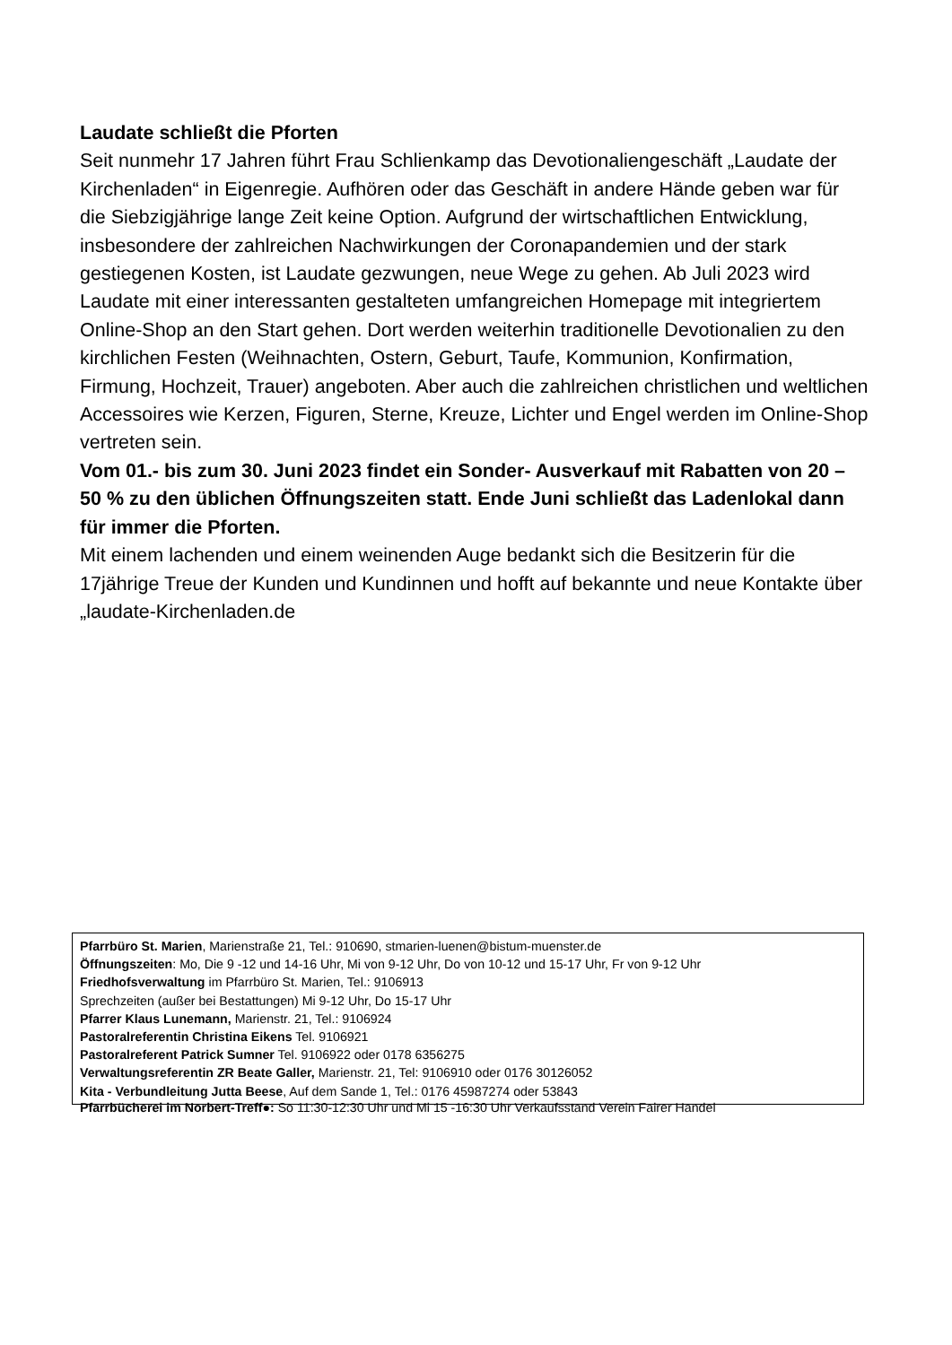Laudate schließt die Pforten
Seit nunmehr 17 Jahren führt Frau Schlienkamp das Devotionaliengeschäft „Laudate der Kirchenladen“ in Eigenregie. Aufhören oder das Geschäft in andere Hände geben war für die Siebzigjährige lange Zeit keine Option. Aufgrund der wirtschaftlichen Entwicklung, insbesondere der zahlreichen Nachwirkungen der Coronapandemien und der stark gestiegenen Kosten, ist Laudate gezwungen, neue Wege zu gehen. Ab Juli 2023 wird Laudate mit einer interessanten gestalteten umfangreichen Homepage mit integriertem Online-Shop an den Start gehen. Dort werden weiterhin traditionelle Devotionalien zu den kirchlichen Festen (Weihnachten, Ostern, Geburt, Taufe, Kommunion, Konfirmation, Firmung, Hochzeit, Trauer) angeboten. Aber auch die zahlreichen christlichen und weltlichen Accessoires wie Kerzen, Figuren, Sterne, Kreuze, Lichter und Engel werden im Online-Shop vertreten sein.
Vom 01.- bis zum 30. Juni 2023 findet ein Sonder- Ausverkauf mit Rabatten von 20 – 50 % zu den üblichen Öffnungszeiten statt. Ende Juni schließt das Ladenlokal dann für immer die Pforten.
Mit einem lachenden und einem weinenden Auge bedankt sich die Besitzerin für die 17jährige Treue der Kunden und Kundinnen und hofft auf bekannte und neue Kontakte über „laudate-Kirchenladen.de
Pfarrbüro St. Marien, Marienstraße 21, Tel.: 910690, stmarien-luenen@bistum-muenster.de
Öffnungszeiten: Mo, Die 9 -12 und 14-16 Uhr, Mi von 9-12 Uhr, Do von 10-12 und 15-17 Uhr, Fr von 9-12 Uhr
Friedhofsverwaltung im Pfarrbüro St. Marien, Tel.: 9106913
Sprechzeiten (außer bei Bestattungen) Mi 9-12 Uhr, Do 15-17 Uhr
Pfarrer Klaus Lunemann, Marienstr. 21, Tel.: 9106924
Pastoralreferentin Christina Eikens Tel. 9106921
Pastoralreferent Patrick Sumner Tel. 9106922 oder 0178 6356275
Verwaltungsreferentin ZR Beate Galler, Marienstr. 21, Tel: 9106910 oder 0176 30126052
Kita - Verbundleitung Jutta Beese, Auf dem Sande 1, Tel.: 0176 45987274 oder 53843
Pfarrbücherei im Norbert-Treff●: So 11:30-12:30 Uhr und Mi 15 -16:30 Uhr Verkaufsstand Verein Fairer Handel